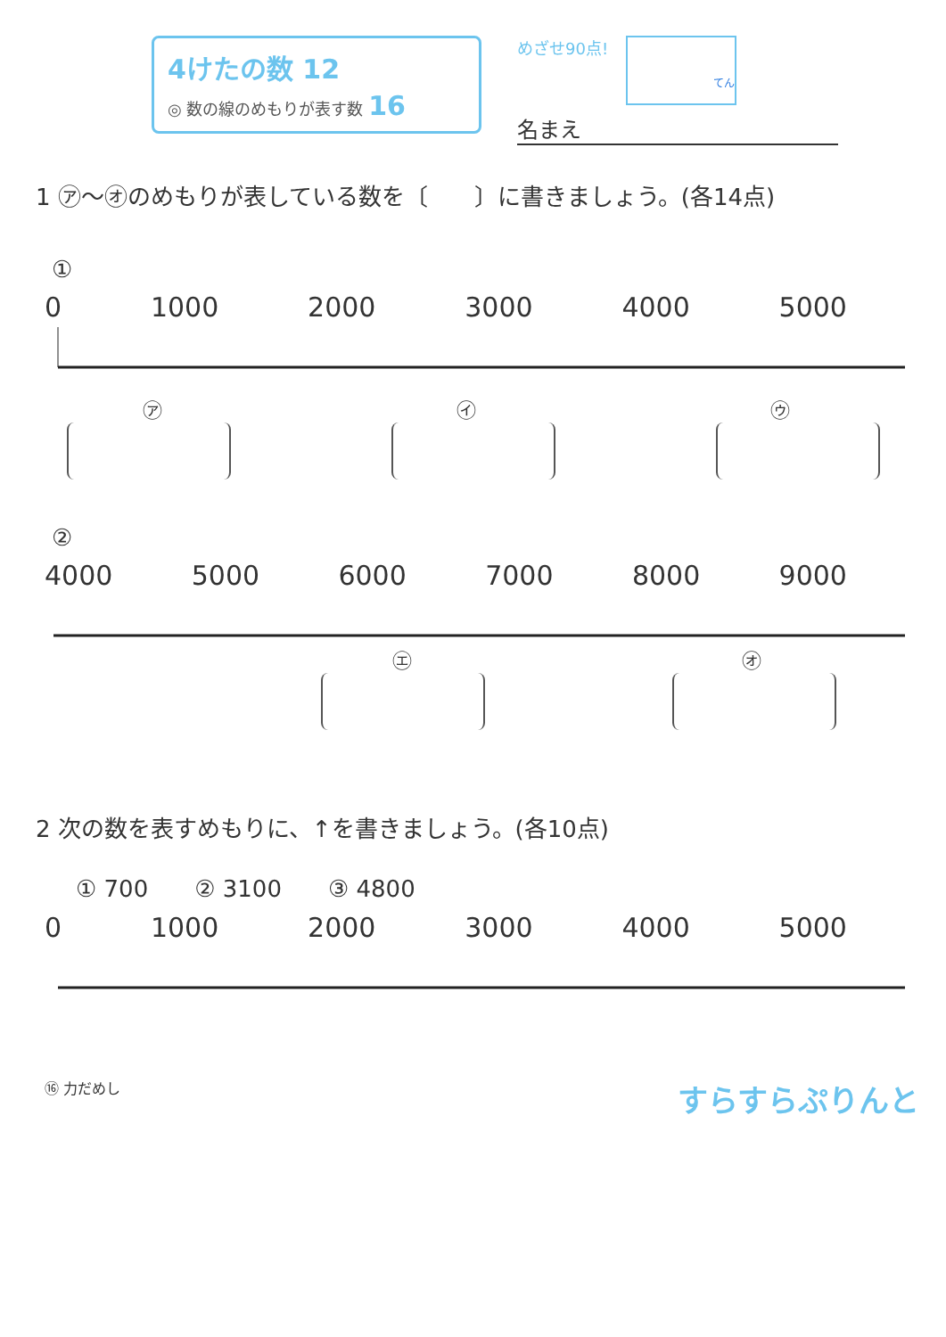4けたの数 12
◎ 数の線のめもりが表す数 16
めざせ90点!
てん
名まえ
1 ㋐～㋔のめもりが表している数を〔　　〕に書きましょう。(各14点)
①
0 1000 2000 3000 4000 5000
㋐ ㋑ ㋒
②
4000 5000 6000 7000 8000 9000
㋓ ㋔
2 次の数を表すめもりに、↑を書きましょう。(各10点)
① 700　　② 3100　　③ 4800
0 1000 2000 3000 4000 5000
⑯ 力だめし すらすらぷりんと